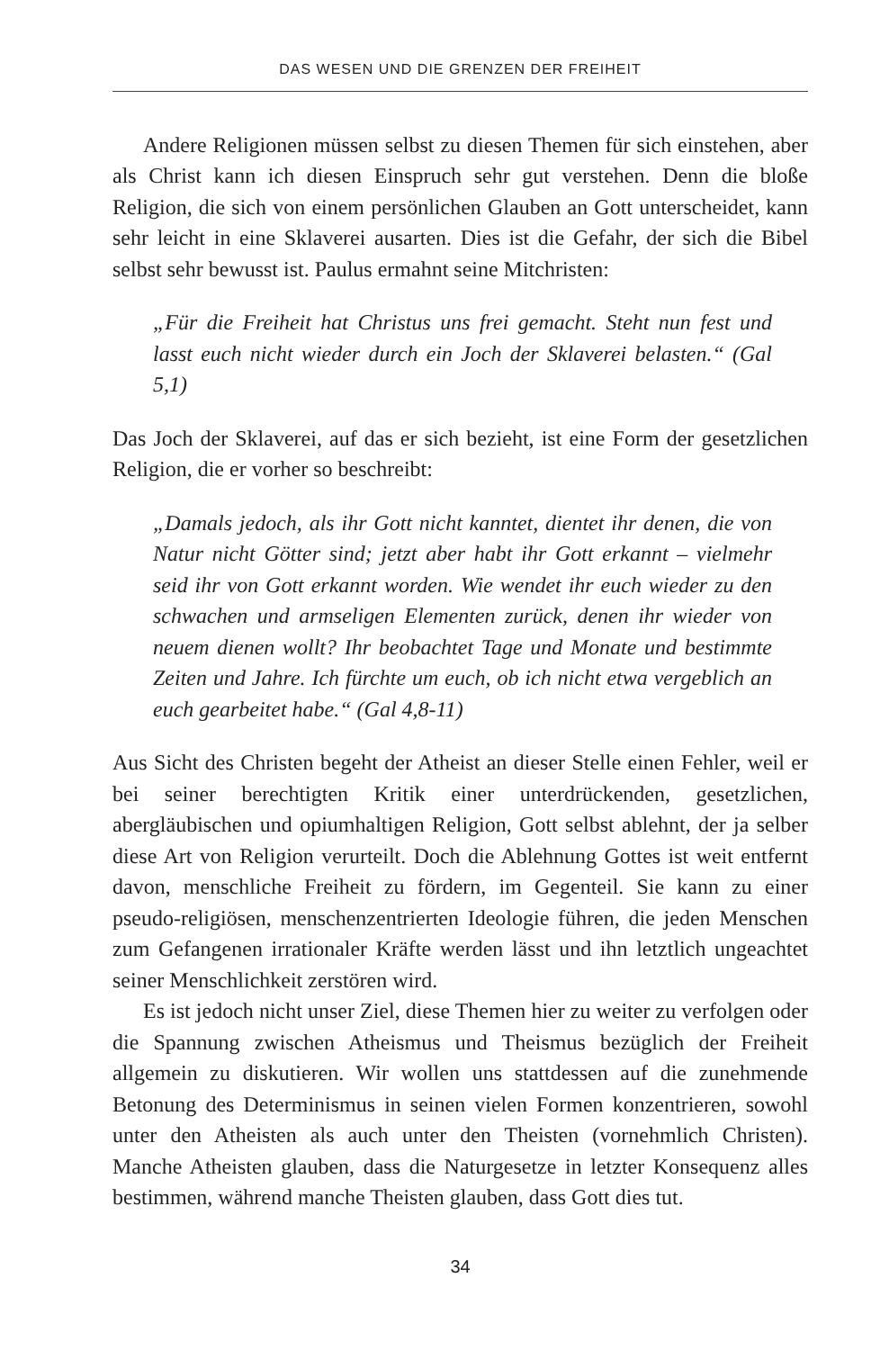DAS WESEN UND DIE GRENZEN DER FREIHEIT
Andere Religionen müssen selbst zu diesen Themen für sich einstehen, aber als Christ kann ich diesen Einspruch sehr gut verstehen. Denn die bloße Religion, die sich von einem persönlichen Glauben an Gott unterscheidet, kann sehr leicht in eine Sklaverei ausarten. Dies ist die Gefahr, der sich die Bibel selbst sehr bewusst ist. Paulus ermahnt seine Mitchristen:
„Für die Freiheit hat Christus uns frei gemacht. Steht nun fest und lasst euch nicht wieder durch ein Joch der Sklaverei belasten.“ (Gal 5,1)
Das Joch der Sklaverei, auf das er sich bezieht, ist eine Form der gesetzlichen Religion, die er vorher so beschreibt:
„Damals jedoch, als ihr Gott nicht kanntet, dientet ihr denen, die von Natur nicht Götter sind; jetzt aber habt ihr Gott erkannt – vielmehr seid ihr von Gott erkannt worden. Wie wendet ihr euch wieder zu den schwachen und armseligen Elementen zurück, denen ihr wieder von neuem dienen wollt? Ihr beobachtet Tage und Monate und bestimmte Zeiten und Jahre. Ich fürchte um euch, ob ich nicht etwa vergeblich an euch gearbeitet habe.“ (Gal 4,8-11)
Aus Sicht des Christen begeht der Atheist an dieser Stelle einen Fehler, weil er bei seiner berechtigten Kritik einer unterdrückenden, gesetzlichen, abergläubischen und opiumhaltigen Religion, Gott selbst ablehnt, der ja selber diese Art von Religion verurteilt. Doch die Ablehnung Gottes ist weit entfernt davon, menschliche Freiheit zu fördern, im Gegenteil. Sie kann zu einer pseudo-religiösen, menschenzentrierten Ideologie führen, die jeden Menschen zum Gefangenen irrationaler Kräfte werden lässt und ihn letztlich ungeachtet seiner Menschlichkeit zerstören wird.
Es ist jedoch nicht unser Ziel, diese Themen hier zu weiter zu verfolgen oder die Spannung zwischen Atheismus und Theismus bezüglich der Freiheit allgemein zu diskutieren. Wir wollen uns stattdessen auf die zunehmende Betonung des Determinismus in seinen vielen Formen konzentrieren, sowohl unter den Atheisten als auch unter den Theisten (vornehmlich Christen). Manche Atheisten glauben, dass die Naturgesetze in letzter Konsequenz alles bestimmen, während manche Theisten glauben, dass Gott dies tut.
34